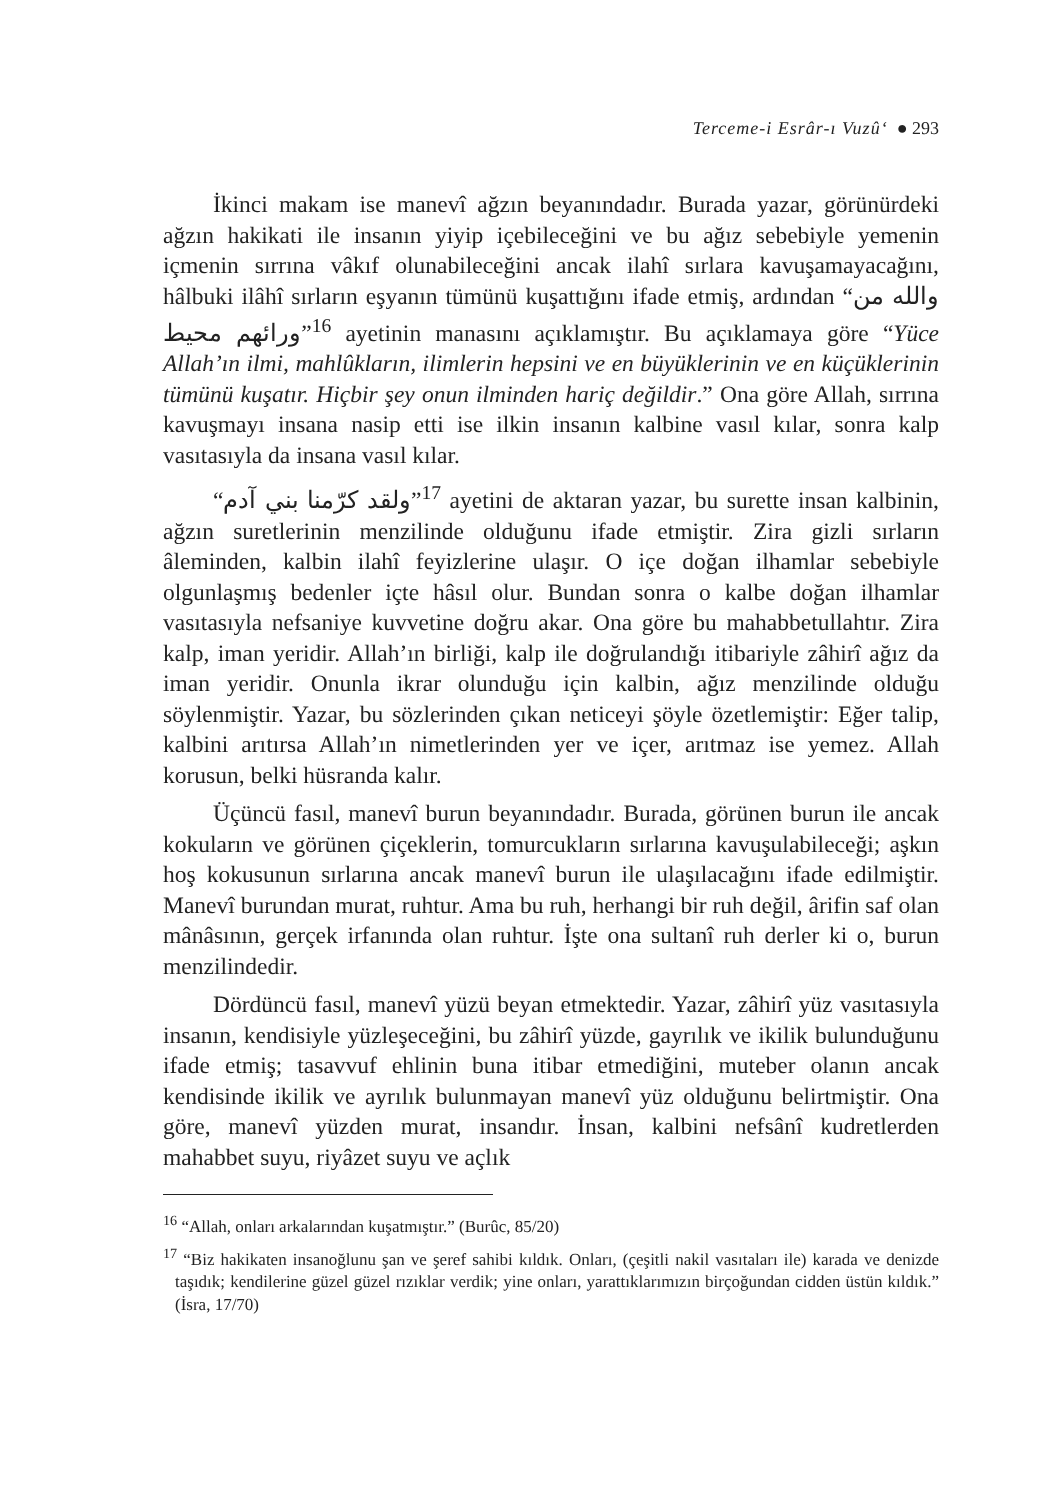Terceme-i Esrâr-ı Vuzû‘ ● 293
İkinci makam ise manevî ağzın beyanındadır. Burada yazar, görünürdeki ağzın hakikati ile insanın yiyip içebileceğini ve bu ağız sebebiyle yemenin içmenin sırrına vâkıf olunabileceğini ancak ilahî sırlara kavuşamayacağını, hâlbuki ilâhî sırların eşyanın tümünü kuşattığını ifade etmiş, ardından “والله من ورائهم محيط”<sup>16</sup> ayetinin manasını açıklamıştır. Bu açıklamaya göre “Yüce Allah’ın ilmi, mahlûkların, ilimlerin hepsini ve en büyüklerinin ve en küçüklerinin tümünü kuşatır. Hiçbir şey onun ilminden hariç değildir.” Ona göre Allah, sırrına kavuşmayı insana nasip etti ise ilkin insanın kalbine vasıl kılar, sonra kalp vasıtasıyla da insana vasıl kılar.
“ولقد كرّمنا بني آدم”<sup>17</sup> ayetini de aktaran yazar, bu surette insan kalbinin, ağzın suretlerinin menzilinde olduğunu ifade etmiştir. Zira gizli sırların âleminden, kalbin ilahî feyizlerine ulaşır. O içe doğan ilhamlar sebebiyle olgunlaşmış bedenler içte hâsıl olur. Bundan sonra o kalbe doğan ilhamlar vasıtasıyla nefsaniye kuvvetine doğru akar. Ona göre bu mahabbetullahtır. Zira kalp, iman yeridir. Allah’ın birliği, kalp ile doğrulandığı itibariyle zâhirî ağız da iman yeridir. Onunla ikrar olunduğu için kalbin, ağız menzilinde olduğu söylenmiştir. Yazar, bu sözlerinden çıkan neticeyi şöyle özetlemiştir: Eğer talip, kalbini arıtırsa Allah’ın nimetlerinden yer ve içer, arıtmaz ise yemez. Allah korusun, belki hüsranda kalır.
Üçüncü fasıl, manevî burun beyanındadır. Burada, görünen burun ile ancak kokuların ve görünen çiçeklerin, tomurcukların sırlarına kavuşulabileceği; aşkın hoş kokusunun sırlarına ancak manevî burun ile ulaşılacağını ifade edilmiştir. Manevî burundan murat, ruhtur. Ama bu ruh, herhangi bir ruh değil, ârifin saf olan mânâsının, gerçek irfanında olan ruhtur. İşte ona sultanî ruh derler ki o, burun menzilindedir.
Dördüncü fasıl, manevî yüzü beyan etmektedir. Yazar, zâhirî yüz vasıtasıyla insanın, kendisiyle yüzleşeceğini, bu zâhirî yüzde, gayrılık ve ikilik bulunduğunu ifade etmiş; tasavvuf ehlinin buna itibar etmediğini, muteber olanın ancak kendisinde ikilik ve ayrılık bulunmayan manevî yüz olduğunu belirtmiştir. Ona göre, manevî yüzden murat, insandır. İnsan, kalbini nefsânî kudretlerden mahabbet suyu, riyâzet suyu ve açlık
<sup>16</sup> “Allah, onları arkalarından kuşatmıştır.” (Burûc, 85/20)
<sup>17</sup> “Biz hakikaten insanoğlunu şan ve şeref sahibi kıldık. Onları, (çeşitli nakil vasıtaları ile) karada ve denizde taşıdık; kendilerine güzel güzel rızıklar verdik; yine onları, yarattıklarımızın birçoğundan cidden üstün kıldık.” (İsra, 17/70)